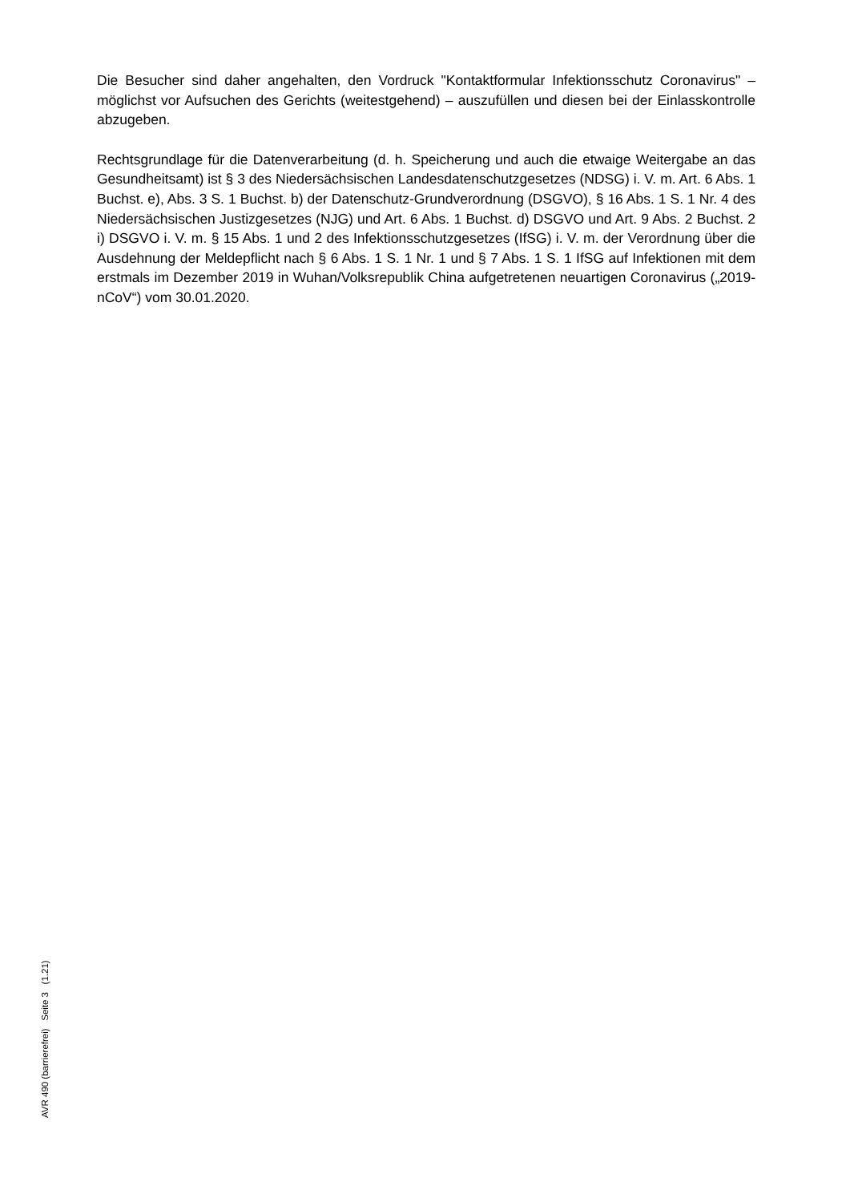Die Besucher sind daher angehalten, den Vordruck "Kontaktformular Infektionsschutz Coronavirus" – möglichst vor Aufsuchen des Gerichts (weitestgehend) – auszufüllen und diesen bei der Einlasskontrolle abzugeben.
Rechtsgrundlage für die Datenverarbeitung (d. h. Speicherung und auch die etwaige Weitergabe an das Gesundheitsamt) ist § 3 des Niedersächsischen Landesdatenschutzgesetzes (NDSG) i. V. m. Art. 6 Abs. 1 Buchst. e), Abs. 3 S. 1 Buchst. b) der Datenschutz-Grundverordnung (DSGVO), § 16 Abs. 1 S. 1 Nr. 4 des Niedersächsischen Justizgesetzes (NJG) und Art. 6 Abs. 1 Buchst. d) DSGVO und Art. 9 Abs. 2 Buchst. 2 i) DSGVO i. V. m. § 15 Abs. 1 und 2 des Infektionsschutzgesetzes (IfSG) i. V. m. der Verordnung über die Ausdehnung der Meldepflicht nach § 6 Abs. 1 S. 1 Nr. 1 und § 7 Abs. 1 S. 1 IfSG auf Infektionen mit dem erstmals im Dezember 2019 in Wuhan/Volksrepublik China aufgetretenen neuartigen Coronavirus („2019-nCoV“) vom 30.01.2020.
AVR 490 (barrierefrei) Seite 3 (1.21)